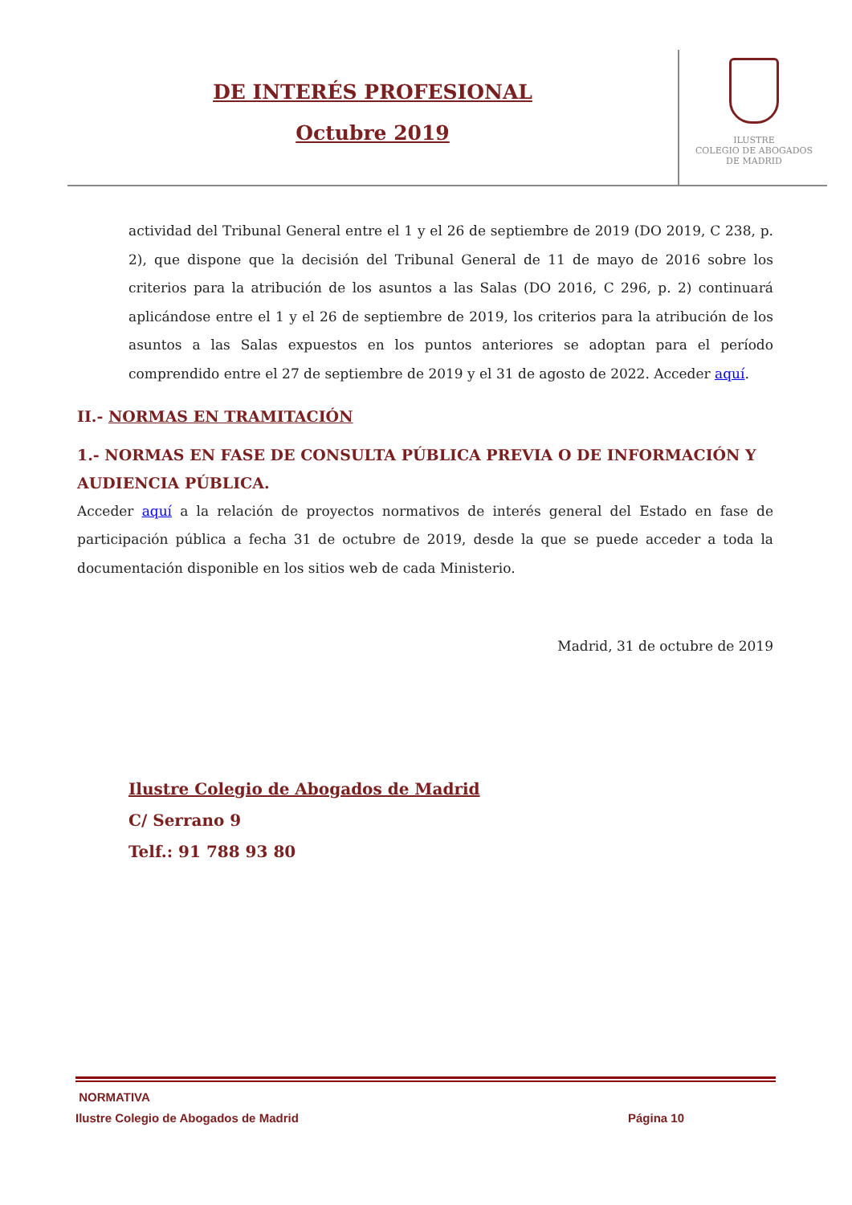DE INTERÉS PROFESIONAL
Octubre 2019
ILUSTRE
COLEGIO DE ABOGADOS
DE MADRID
actividad del Tribunal General entre el 1 y el 26 de septiembre de 2019 (DO 2019, C 238, p. 2), que dispone que la decisión del Tribunal General de 11 de mayo de 2016 sobre los criterios para la atribución de los asuntos a las Salas (DO 2016, C 296, p. 2) continuará aplicándose entre el 1 y el 26 de septiembre de 2019, los criterios para la atribución de los asuntos a las Salas expuestos en los puntos anteriores se adoptan para el período comprendido entre el 27 de septiembre de 2019 y el 31 de agosto de 2022. Acceder aquí.
II.- NORMAS EN TRAMITACIÓN
1.- NORMAS EN FASE DE CONSULTA PÚBLICA PREVIA O DE INFORMACIÓN Y AUDIENCIA PÚBLICA.
Acceder aquí a la relación de proyectos normativos de interés general del Estado en fase de participación pública a fecha 31 de octubre de 2019, desde la que se puede acceder a toda la documentación disponible en los sitios web de cada Ministerio.
Madrid, 31 de octubre de 2019
Ilustre Colegio de Abogados de Madrid
C/ Serrano 9
Telf.: 91 788 93 80
NORMATIVA
Ilustre Colegio de Abogados de Madrid Página 10